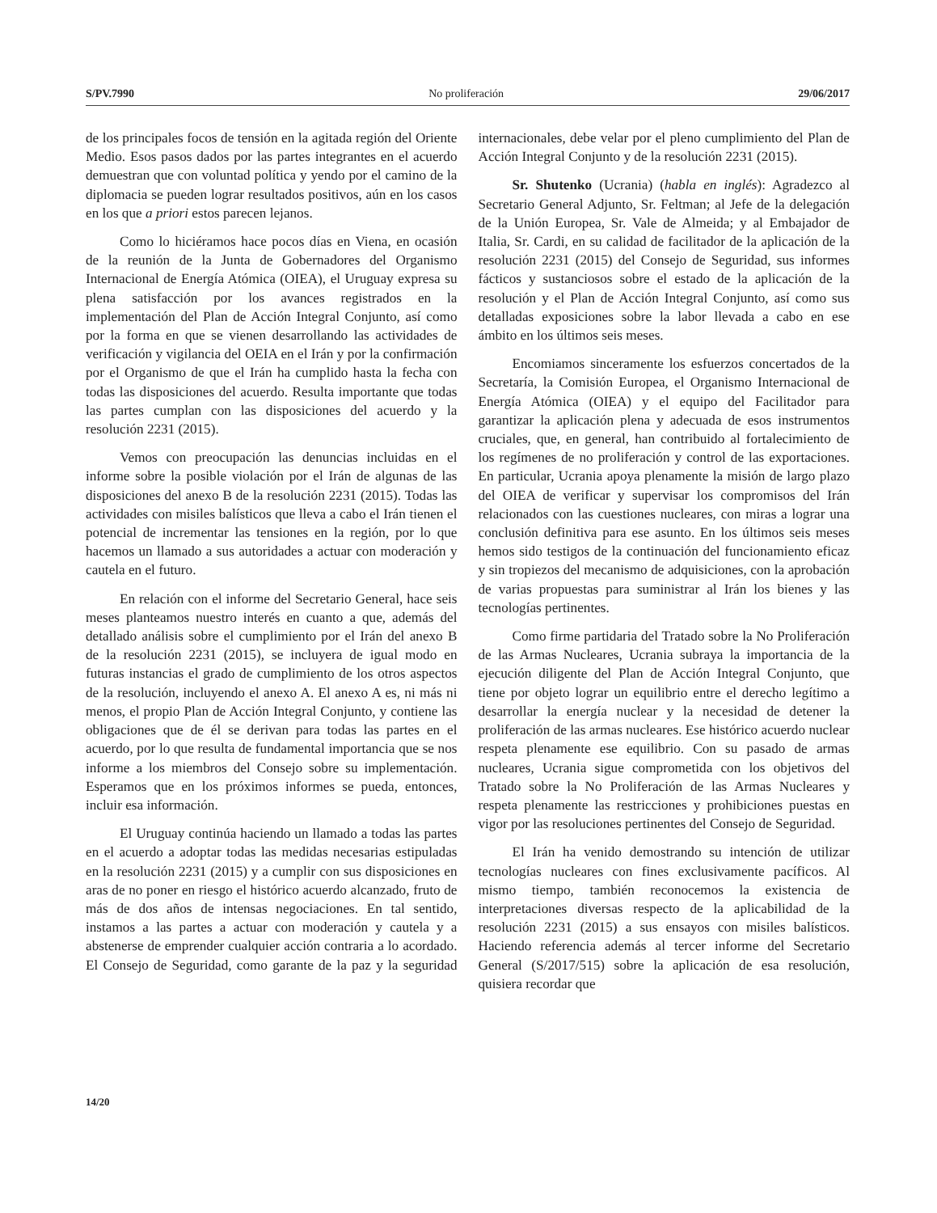S/PV.7990 No proliferación 29/06/2017
de los principales focos de tensión en la agitada región del Oriente Medio. Esos pasos dados por las partes integrantes en el acuerdo demuestran que con voluntad política y yendo por el camino de la diplomacia se pueden lograr resultados positivos, aún en los casos en los que a priori estos parecen lejanos.
Como lo hiciéramos hace pocos días en Viena, en ocasión de la reunión de la Junta de Gobernadores del Organismo Internacional de Energía Atómica (OIEA), el Uruguay expresa su plena satisfacción por los avances registrados en la implementación del Plan de Acción Integral Conjunto, así como por la forma en que se vienen desarrollando las actividades de verificación y vigilancia del OEIA en el Irán y por la confirmación por el Organismo de que el Irán ha cumplido hasta la fecha con todas las disposiciones del acuerdo. Resulta importante que todas las partes cumplan con las disposiciones del acuerdo y la resolución 2231 (2015).
Vemos con preocupación las denuncias incluidas en el informe sobre la posible violación por el Irán de algunas de las disposiciones del anexo B de la resolución 2231 (2015). Todas las actividades con misiles balísticos que lleva a cabo el Irán tienen el potencial de incrementar las tensiones en la región, por lo que hacemos un llamado a sus autoridades a actuar con moderación y cautela en el futuro.
En relación con el informe del Secretario General, hace seis meses planteamos nuestro interés en cuanto a que, además del detallado análisis sobre el cumplimiento por el Irán del anexo B de la resolución 2231 (2015), se incluyera de igual modo en futuras instancias el grado de cumplimiento de los otros aspectos de la resolución, incluyendo el anexo A. El anexo A es, ni más ni menos, el propio Plan de Acción Integral Conjunto, y contiene las obligaciones que de él se derivan para todas las partes en el acuerdo, por lo que resulta de fundamental importancia que se nos informe a los miembros del Consejo sobre su implementación. Esperamos que en los próximos informes se pueda, entonces, incluir esa información.
El Uruguay continúa haciendo un llamado a todas las partes en el acuerdo a adoptar todas las medidas necesarias estipuladas en la resolución 2231 (2015) y a cumplir con sus disposiciones en aras de no poner en riesgo el histórico acuerdo alcanzado, fruto de más de dos años de intensas negociaciones. En tal sentido, instamos a las partes a actuar con moderación y cautela y a abstenerse de emprender cualquier acción contraria a lo acordado. El Consejo de Seguridad, como garante de la paz y la seguridad internacionales, debe velar por el pleno cumplimiento del Plan de Acción Integral Conjunto y de la resolución 2231 (2015).
Sr. Shutenko (Ucrania) (habla en inglés): Agradezco al Secretario General Adjunto, Sr. Feltman; al Jefe de la delegación de la Unión Europea, Sr. Vale de Almeida; y al Embajador de Italia, Sr. Cardi, en su calidad de facilitador de la aplicación de la resolución 2231 (2015) del Consejo de Seguridad, sus informes fácticos y sustanciosos sobre el estado de la aplicación de la resolución y el Plan de Acción Integral Conjunto, así como sus detalladas exposiciones sobre la labor llevada a cabo en ese ámbito en los últimos seis meses.
Encomiamos sinceramente los esfuerzos concertados de la Secretaría, la Comisión Europea, el Organismo Internacional de Energía Atómica (OIEA) y el equipo del Facilitador para garantizar la aplicación plena y adecuada de esos instrumentos cruciales, que, en general, han contribuido al fortalecimiento de los regímenes de no proliferación y control de las exportaciones. En particular, Ucrania apoya plenamente la misión de largo plazo del OIEA de verificar y supervisar los compromisos del Irán relacionados con las cuestiones nucleares, con miras a lograr una conclusión definitiva para ese asunto. En los últimos seis meses hemos sido testigos de la continuación del funcionamiento eficaz y sin tropiezos del mecanismo de adquisiciones, con la aprobación de varias propuestas para suministrar al Irán los bienes y las tecnologías pertinentes.
Como firme partidaria del Tratado sobre la No Proliferación de las Armas Nucleares, Ucrania subraya la importancia de la ejecución diligente del Plan de Acción Integral Conjunto, que tiene por objeto lograr un equilibrio entre el derecho legítimo a desarrollar la energía nuclear y la necesidad de detener la proliferación de las armas nucleares. Ese histórico acuerdo nuclear respeta plenamente ese equilibrio. Con su pasado de armas nucleares, Ucrania sigue comprometida con los objetivos del Tratado sobre la No Proliferación de las Armas Nucleares y respeta plenamente las restricciones y prohibiciones puestas en vigor por las resoluciones pertinentes del Consejo de Seguridad.
El Irán ha venido demostrando su intención de utilizar tecnologías nucleares con fines exclusivamente pacíficos. Al mismo tiempo, también reconocemos la existencia de interpretaciones diversas respecto de la aplicabilidad de la resolución 2231 (2015) a sus ensayos con misiles balísticos. Haciendo referencia además al tercer informe del Secretario General (S/2017/515) sobre la aplicación de esa resolución, quisiera recordar que
14/20